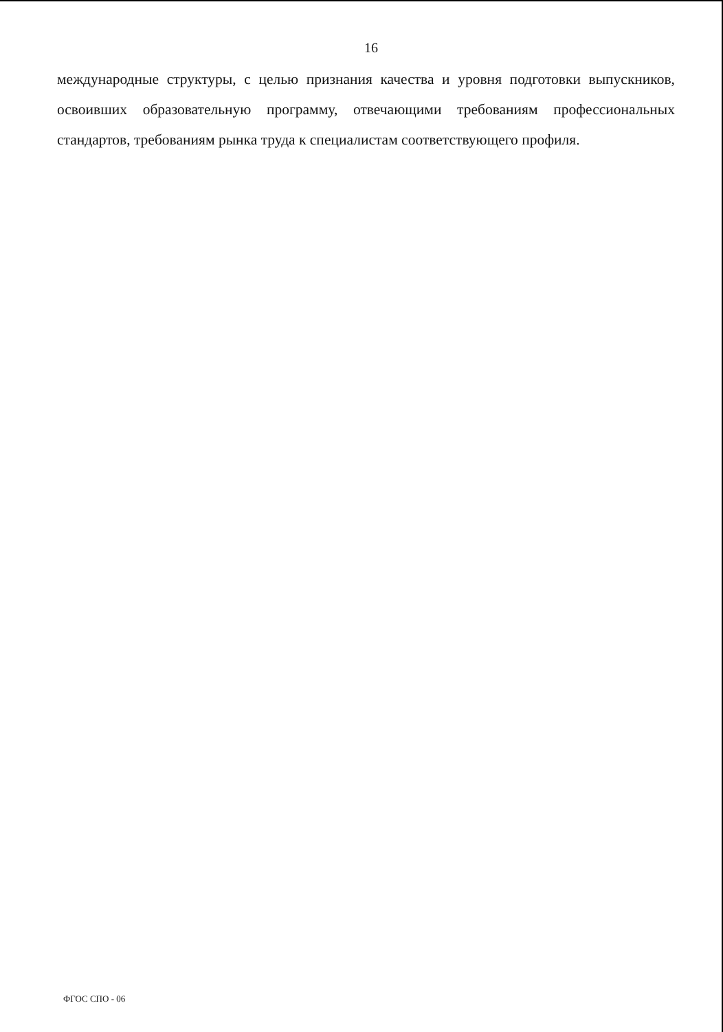16
международные структуры, с целью признания качества и уровня подготовки выпускников, освоивших образовательную программу, отвечающими требованиям профессиональных стандартов, требованиям рынка труда к специалистам соответствующего профиля.
ФГОС СПО - 06